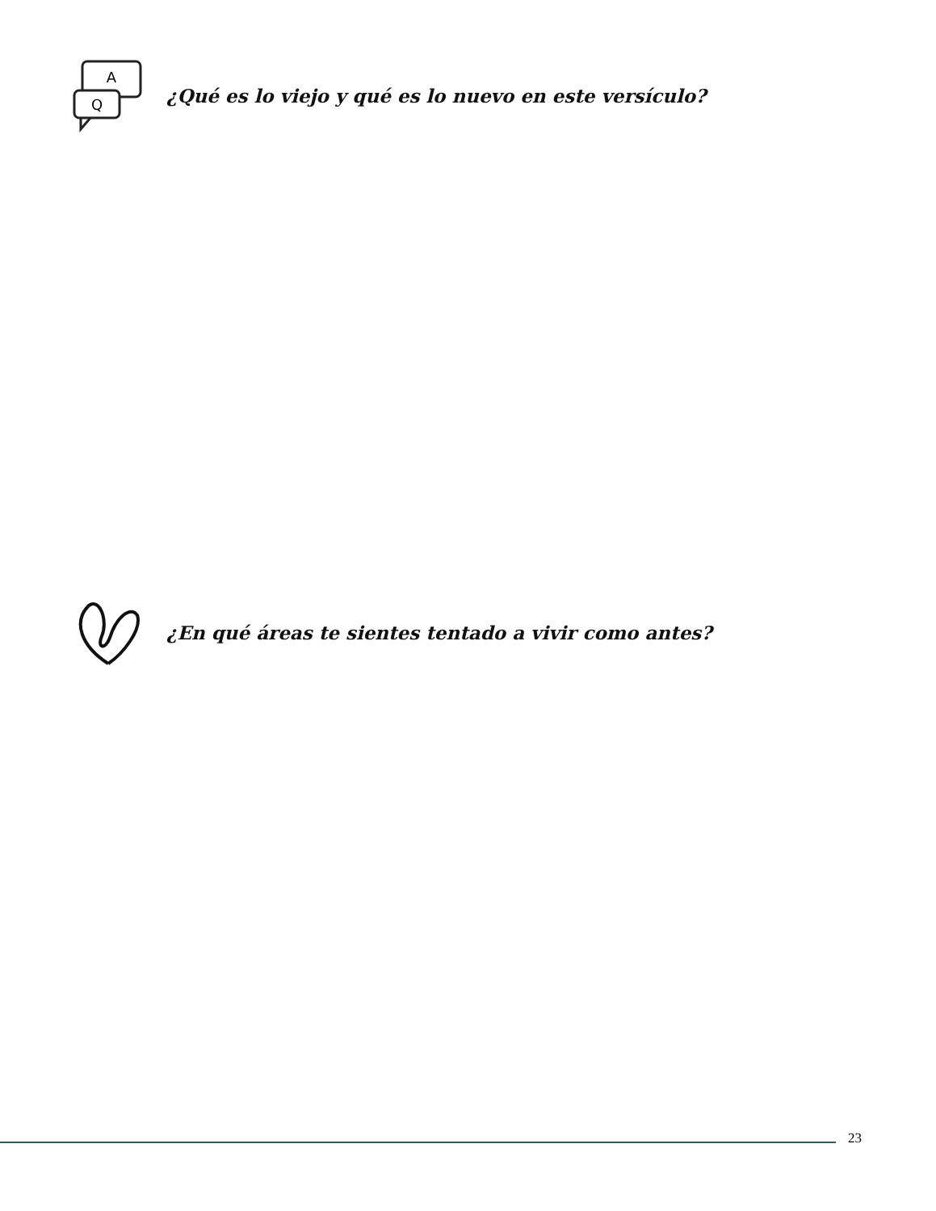A
Q
¿Qué es lo viejo y qué es lo nuevo en este versículo?
¿En qué áreas te sientes tentado a vivir como antes?
23